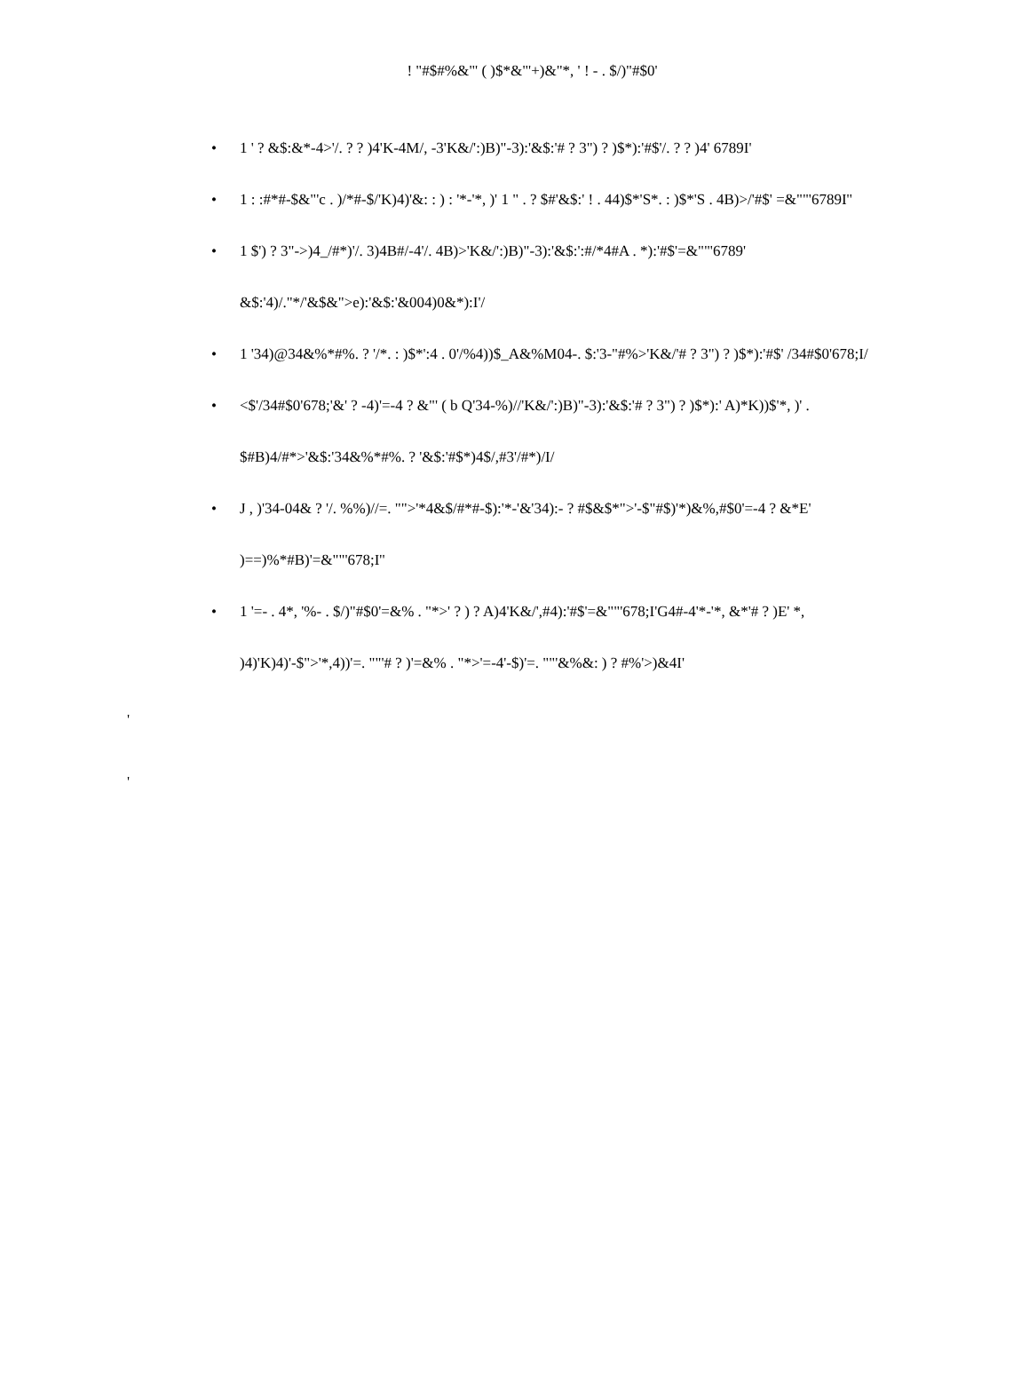! "#$#%&"' ( )$*&"'+)&"*, ' ! - . $/)"#$0'
• 1 ' ? &$:&*-4>'/. ? ? )4'K-4M/, -3'K&/':)B)"-3):'&$:'# ? 3") ? )$*):'#$'/. ? ? )4' 6789I'
• 1 : :#*#-$&"'c . )/*#-$/'K)4)'&: : ) : '*-'*, )' 1 " . ? $#'&$:' ! . 44)$*'S*. : )$*'S . 4B)>/'#$' =&""'6789I''
• 1 $') ? 3"->)4_/#*)'/. 3)4B#/-4'/. 4B)>'K&/':)B)"-3):'&$:':#/*4#A . *):'#$'=&""'6789' &$:'4)/."*/'&$&">e):'&$:'&004)0&*):I'/
• 1 '34)@34&%*#%. ? '/*. : )$*':4 . 0'/%4))$_A&%M04-. $:'3-"#%>'K&/'# ? 3") ? )$*):'#$' /34#$0'678;I/
• <$'/34#$0'678;'&' ? -4)'=-4 ? &"' ( b Q'34-%)//'K&/':)B)"-3):'&$:'# ? 3") ? )$*):' A)*K))$'*, )' . $#B)4/#*>'&$:'34&%*#%. ? '&$:'#$*)4$/,#3'/#*)/I/
• J , )'34-04& ? '/. %%)//=. "">'*4&$/#*#-$):'*-'&'34):- ? #$&$*">'-$"#$)'*)&%,#$0'=-4 ? &*E' )==)%*#B)'=&""'678;I''
• 1 '=- . 4*, '%- . $/)"#$0'=&% . "*>' ? ) ? A)4'K&/',#4):'#$'=&""'678;I'G4#-4'*-'*, &*'# ? )E' *, )4)'K)4)'-$">'*,4))'=. ""'# ? )'=&% . "*>'=-4'-$)'=. ""'&%&: ) ? #%'>)&4I'
'
'